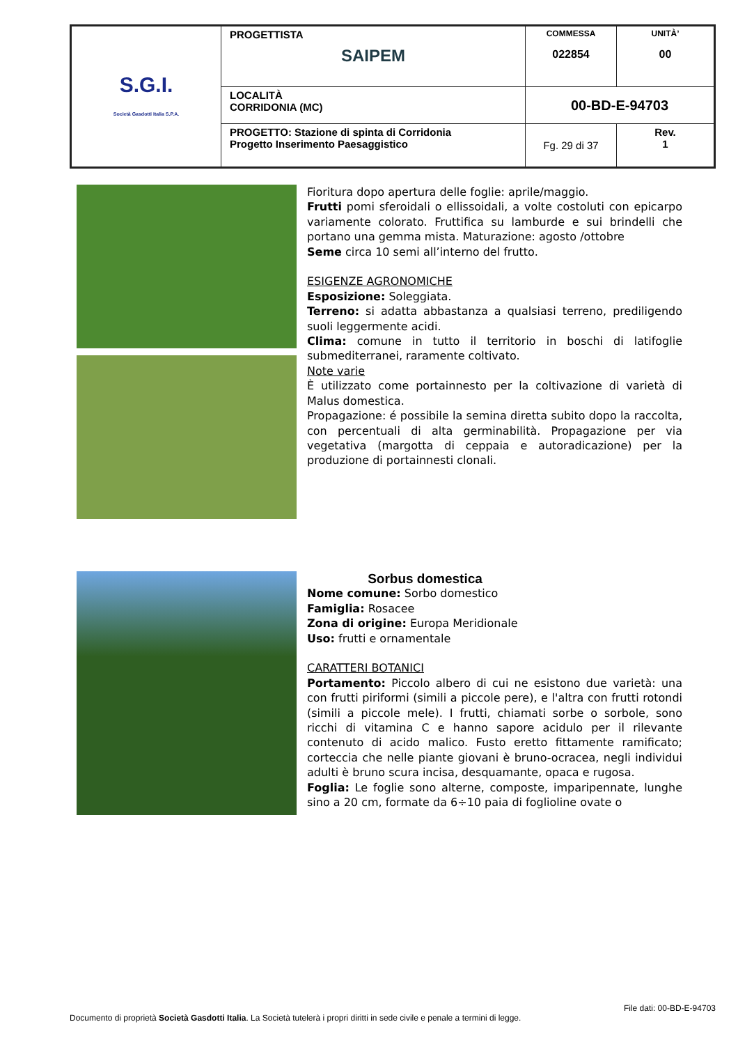| S.G.I. Società Gasdotti Italia S.P.A. | PROGETTISTA SAIPEM | COMMESSA 022854 | UNITÀ’ 00 |
| | LOCALITÀ CORRIDONIA (MC) | 00-BD-E-94703 | |
| | PROGETTO: Stazione di spinta di Corridonia Progetto Inserimento Paesaggistico | Fg. 29 di 37 | Rev. 1 |
Fioritura dopo apertura delle foglie: aprile/maggio.
Frutti pomi sferoidali o ellissoidali, a volte costoluti con epicarpo variamente colorato. Fruttifica su lamburde e sui brindelli che portano una gemma mista. Maturazione: agosto /ottobre
Seme circa 10 semi all’interno del frutto.
ESIGENZE AGRONOMICHE
Esposizione: Soleggiata.
Terreno: si adatta abbastanza a qualsiasi terreno, prediligendo suoli leggermente acidi.
Clima: comune in tutto il territorio in boschi di latifoglie submediterranei, raramente coltivato.
Note varie
È utilizzato come portainnesto per la coltivazione di varietà di Malus domestica.
Propagazione: é possibile la semina diretta subito dopo la raccolta, con percentuali di alta germinabilità. Propagazione per via vegetativa (margotta di ceppaia e autoradicazione) per la produzione di portainnesti clonali.
Sorbus domestica
Nome comune: Sorbo domestico
Famiglia: Rosacee
Zona di origine: Europa Meridionale
Uso: frutti e ornamentale
CARATTERI BOTANICI
Portamento: Piccolo albero di cui ne esistono due varietà: una con frutti piriformi (simili a piccole pere), e l'altra con frutti rotondi (simili a piccole mele). I frutti, chiamati sorbe o sorbole, sono ricchi di vitamina C e hanno sapore acidulo per il rilevante contenuto di acido malico. Fusto eretto fittamente ramificato; corteccia che nelle piante giovani è bruno-ocracea, negli individui adulti è bruno scura incisa, desquamante, opaca e rugosa.
Foglia: Le foglie sono alterne, composte, imparipennate, lunghe sino a 20 cm, formate da 6÷10 paia di foglioline ovate o
File dati: 00-BD-E-94703
Documento di proprietà Società Gasdotti Italia. La Società tutelerà i propri diritti in sede civile e penale a termini di legge.